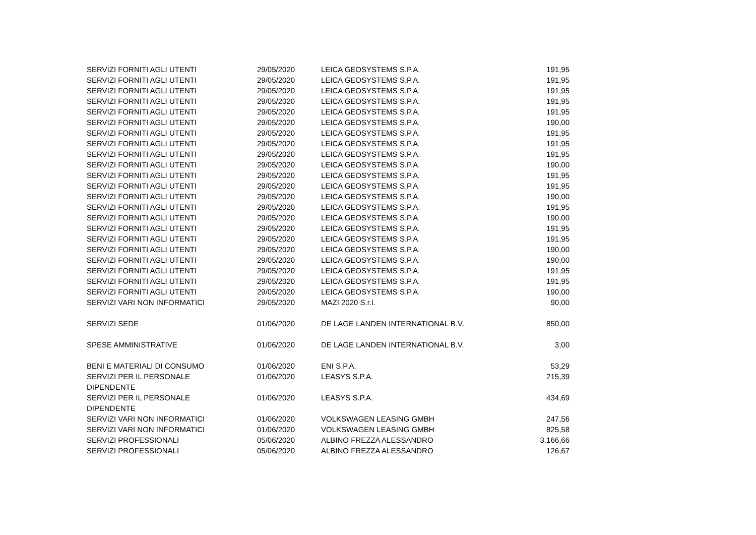| SERVIZI FORNITI AGLI UTENTI | 29/05/2020 | LEICA GEOSYSTEMS S.P.A. | 191,95 |
| SERVIZI FORNITI AGLI UTENTI | 29/05/2020 | LEICA GEOSYSTEMS S.P.A. | 191,95 |
| SERVIZI FORNITI AGLI UTENTI | 29/05/2020 | LEICA GEOSYSTEMS S.P.A. | 191,95 |
| SERVIZI FORNITI AGLI UTENTI | 29/05/2020 | LEICA GEOSYSTEMS S.P.A. | 191,95 |
| SERVIZI FORNITI AGLI UTENTI | 29/05/2020 | LEICA GEOSYSTEMS S.P.A. | 191,95 |
| SERVIZI FORNITI AGLI UTENTI | 29/05/2020 | LEICA GEOSYSTEMS S.P.A. | 190,00 |
| SERVIZI FORNITI AGLI UTENTI | 29/05/2020 | LEICA GEOSYSTEMS S.P.A. | 191,95 |
| SERVIZI FORNITI AGLI UTENTI | 29/05/2020 | LEICA GEOSYSTEMS S.P.A. | 191,95 |
| SERVIZI FORNITI AGLI UTENTI | 29/05/2020 | LEICA GEOSYSTEMS S.P.A. | 191,95 |
| SERVIZI FORNITI AGLI UTENTI | 29/05/2020 | LEICA GEOSYSTEMS S.P.A. | 190,00 |
| SERVIZI FORNITI AGLI UTENTI | 29/05/2020 | LEICA GEOSYSTEMS S.P.A. | 191,95 |
| SERVIZI FORNITI AGLI UTENTI | 29/05/2020 | LEICA GEOSYSTEMS S.P.A. | 191,95 |
| SERVIZI FORNITI AGLI UTENTI | 29/05/2020 | LEICA GEOSYSTEMS S.P.A. | 190,00 |
| SERVIZI FORNITI AGLI UTENTI | 29/05/2020 | LEICA GEOSYSTEMS S.P.A. | 191,95 |
| SERVIZI FORNITI AGLI UTENTI | 29/05/2020 | LEICA GEOSYSTEMS S.P.A. | 190,00 |
| SERVIZI FORNITI AGLI UTENTI | 29/05/2020 | LEICA GEOSYSTEMS S.P.A. | 191,95 |
| SERVIZI FORNITI AGLI UTENTI | 29/05/2020 | LEICA GEOSYSTEMS S.P.A. | 191,95 |
| SERVIZI FORNITI AGLI UTENTI | 29/05/2020 | LEICA GEOSYSTEMS S.P.A. | 190,00 |
| SERVIZI FORNITI AGLI UTENTI | 29/05/2020 | LEICA GEOSYSTEMS S.P.A. | 190,00 |
| SERVIZI FORNITI AGLI UTENTI | 29/05/2020 | LEICA GEOSYSTEMS S.P.A. | 191,95 |
| SERVIZI FORNITI AGLI UTENTI | 29/05/2020 | LEICA GEOSYSTEMS S.P.A. | 191,95 |
| SERVIZI FORNITI AGLI UTENTI | 29/05/2020 | LEICA GEOSYSTEMS S.P.A. | 190,00 |
| SERVIZI VARI NON INFORMATICI | 29/05/2020 | MAZI 2020 S.r.l. | 90,00 |
| SERVIZI SEDE | 01/06/2020 | DE LAGE LANDEN INTERNATIONAL B.V. | 850,00 |
| SPESE AMMINISTRATIVE | 01/06/2020 | DE LAGE LANDEN INTERNATIONAL B.V. | 3,00 |
| BENI E MATERIALI DI CONSUMO | 01/06/2020 | ENI S.P.A. | 53,29 |
| SERVIZI PER IL PERSONALE DIPENDENTE | 01/06/2020 | LEASYS S.P.A. | 215,39 |
| SERVIZI PER IL PERSONALE DIPENDENTE | 01/06/2020 | LEASYS S.P.A. | 434,69 |
| SERVIZI VARI NON INFORMATICI | 01/06/2020 | VOLKSWAGEN LEASING GMBH | 247,56 |
| SERVIZI VARI NON INFORMATICI | 01/06/2020 | VOLKSWAGEN LEASING GMBH | 825,58 |
| SERVIZI PROFESSIONALI | 05/06/2020 | ALBINO FREZZA ALESSANDRO | 3.166,66 |
| SERVIZI PROFESSIONALI | 05/06/2020 | ALBINO FREZZA ALESSANDRO | 126,67 |